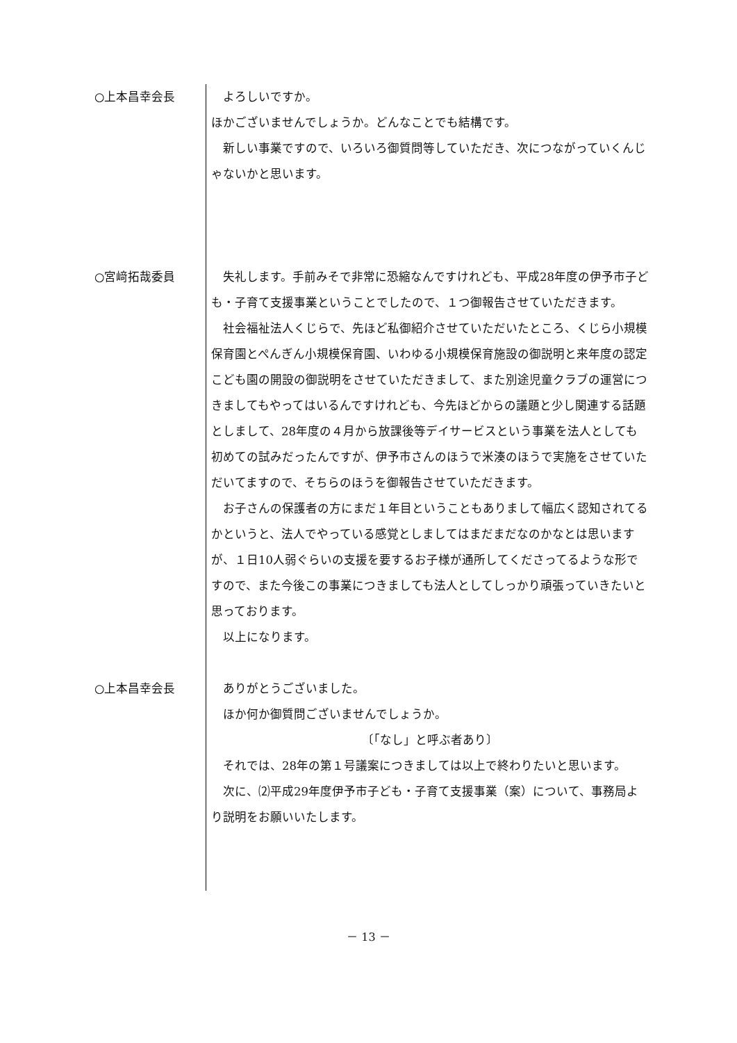○上本昌幸会長 　よろしいですか。
ほかございませんでしょうか。どんなことでも結構です。
　新しい事業ですので、いろいろ御質問等していただき、次につながっていくんじゃないかと思います。
○宮﨑拓哉委員 　失礼します。手前みそで非常に恐縮なんですけれども、平成28年度の伊予市子ども・子育て支援事業ということでしたので、１つ御報告させていただきます。
　社会福祉法人くじらで、先ほど私御紹介させていただいたところ、くじら小規模保育園とぺんぎん小規模保育園、いわゆる小規模保育施設の御説明と来年度の認定こども園の開設の御説明をさせていただきまして、また別途児童クラブの運営につきましてもやってはいるんですけれども、今先ほどからの議題と少し関連する話題としまして、28年度の４月から放課後等デイサービスという事業を法人としても初めての試みだったんですが、伊予市さんのほうで米湊のほうで実施をさせていただいてますので、そちらのほうを御報告させていただきます。
　お子さんの保護者の方にまだ１年目ということもありまして幅広く認知されてるかというと、法人でやっている感覚としましてはまだまだなのかなとは思いますが、１日10人弱ぐらいの支援を要するお子様が通所してくださってるような形ですので、また今後この事業につきましても法人としてしっかり頑張っていきたいと思っております。
　以上になります。
○上本昌幸会長 　ありがとうございました。
　ほか何か御質問ございませんでしょうか。
〔「なし」と呼ぶ者あり〕
　それでは、28年の第１号議案につきましては以上で終わりたいと思います。
　次に、⑵平成29年度伊予市子ども・子育て支援事業（案）について、事務局より説明をお願いいたします。
－ 13 －